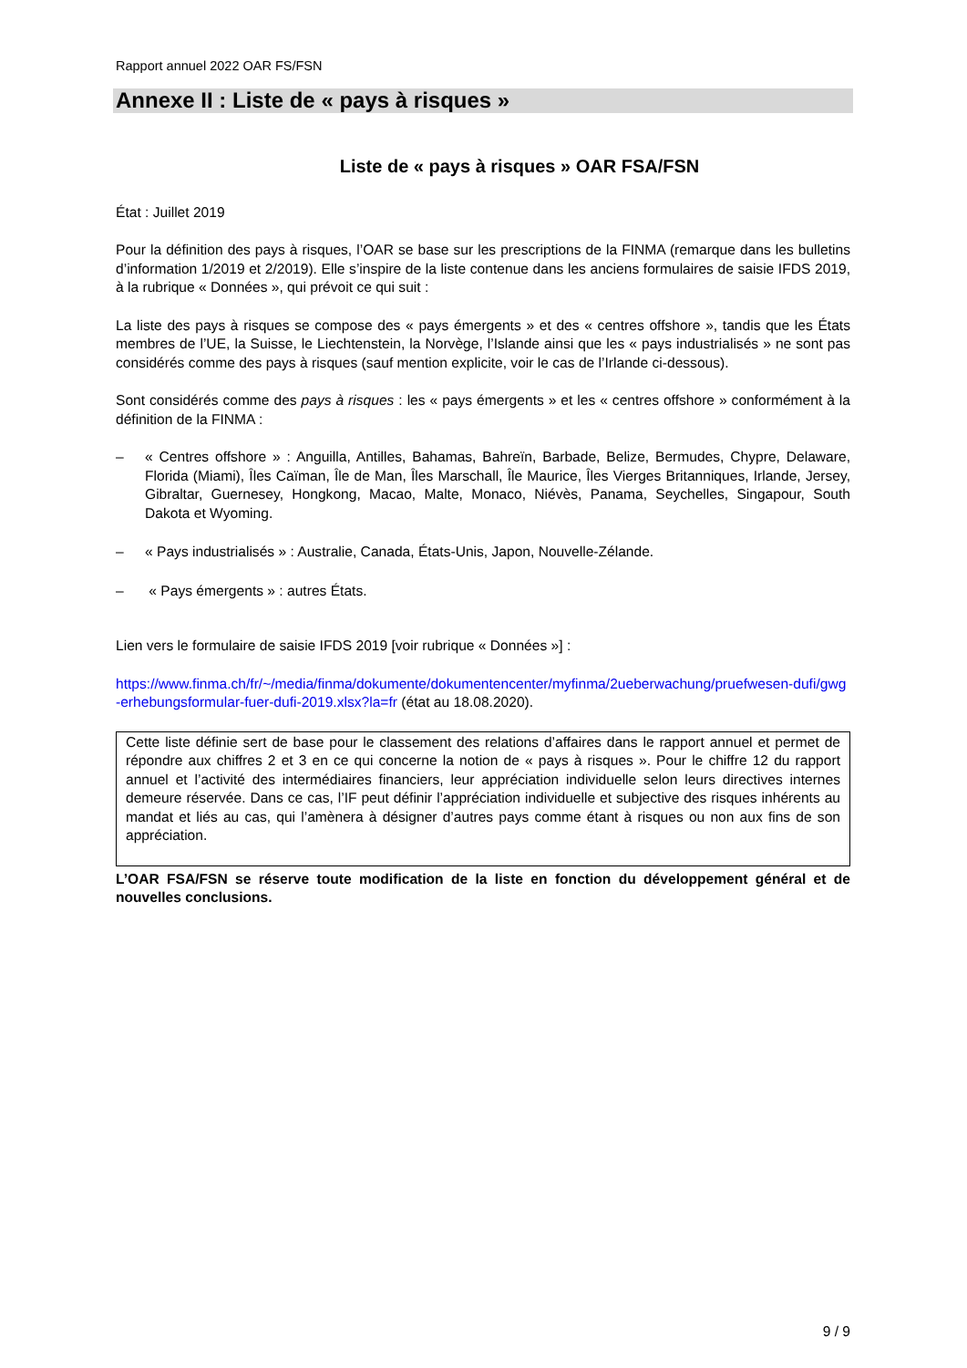Rapport annuel 2022 OAR FS/FSN
Annexe II : Liste de « pays à risques »
Liste de « pays à risques » OAR FSA/FSN
État : Juillet 2019
Pour la définition des pays à risques, l’OAR se base sur les prescriptions de la FINMA (remarque dans les bulletins d’information 1/2019 et 2/2019). Elle s’inspire de la liste contenue dans les anciens formulaires de saisie IFDS 2019, à la rubrique « Données », qui prévoit ce qui suit :
La liste des pays à risques se compose des « pays émergents » et des « centres offshore », tandis que les États membres de l’UE, la Suisse, le Liechtenstein, la Norvège, l’Islande ainsi que les « pays industrialisés » ne sont pas considérés comme des pays à risques (sauf mention explicite, voir le cas de l’Irlande ci-dessous).
Sont considérés comme des pays à risques : les « pays émergents » et les « centres offshore » conformément à la définition de la FINMA :
– « Centres offshore » : Anguilla, Antilles, Bahamas, Bahreïn, Barbade, Belize, Bermudes, Chypre, Delaware, Florida (Miami), Îles Caïman, Île de Man, Îles Marschall, Île Maurice, Îles Vierges Britanniques, Irlande, Jersey, Gibraltar, Guernesey, Hongkong, Macao, Malte, Monaco, Niévès, Panama, Seychelles, Singapour, South Dakota et Wyoming.
– « Pays industrialisés » : Australie, Canada, États-Unis, Japon, Nouvelle-Zélande.
– « Pays émergents » : autres États.
Lien vers le formulaire de saisie IFDS 2019 [voir rubrique « Données »] :
https://www.finma.ch/fr/~/media/finma/dokumente/dokumentencenter/myfinma/2ueberwachung/pruefwesen-dufi/gwg-erhebungsformular-fuer-dufi-2019.xlsx?la=fr (état au 18.08.2020).
Cette liste définie sert de base pour le classement des relations d’affaires dans le rapport annuel et permet de répondre aux chiffres 2 et 3 en ce qui concerne la notion de « pays à risques ». Pour le chiffre 12 du rapport annuel et l’activité des intermédiaires financiers, leur appréciation individuelle selon leurs directives internes demeure réservée. Dans ce cas, l’IF peut définir l’appréciation individuelle et subjective des risques inhérents au mandat et liés au cas, qui l’amènera à désigner d’autres pays comme étant à risques ou non aux fins de son appréciation.
L’OAR FSA/FSN se réserve toute modification de la liste en fonction du développement général et de nouvelles conclusions.
9 / 9